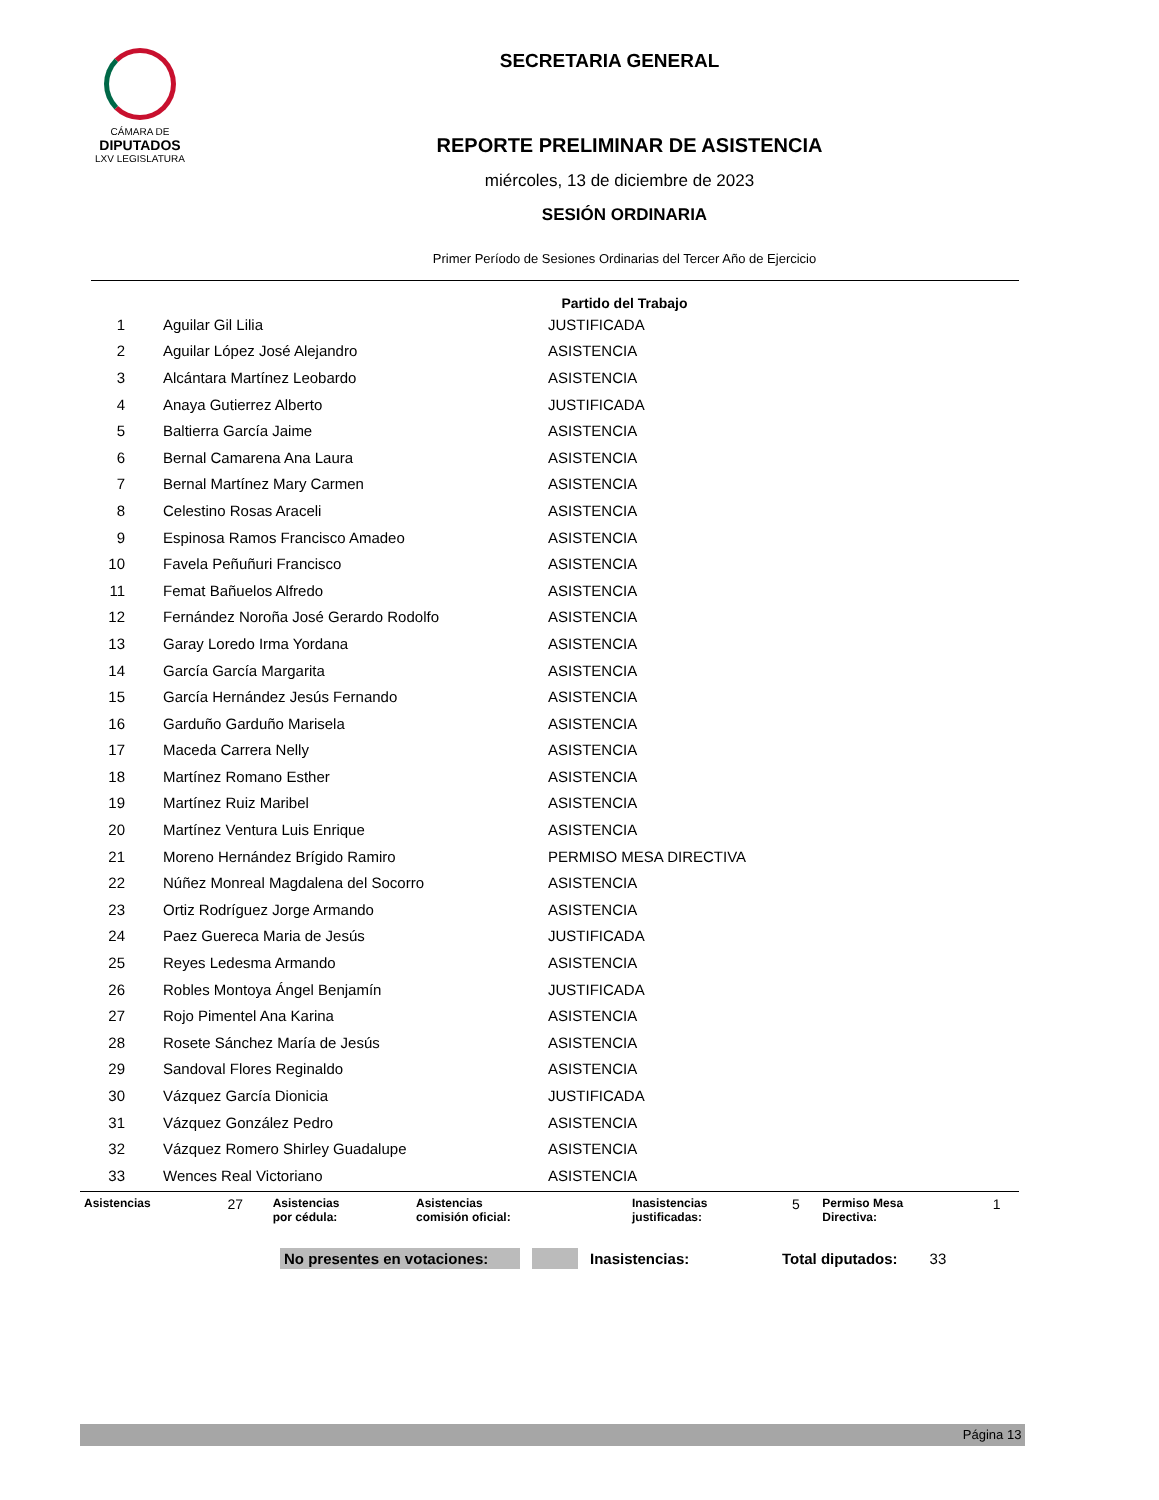CÁMARA DE
DIPUTADOS
LXV LEGISLATURA
SECRETARIA GENERAL
REPORTE PRELIMINAR DE ASISTENCIA
miércoles, 13 de diciembre de 2023
SESIÓN ORDINARIA
Primer Período de Sesiones Ordinarias del Tercer Año de Ejercicio
Partido del Trabajo
| 1 | Aguilar Gil Lilia | JUSTIFICADA |
| 2 | Aguilar López José Alejandro | ASISTENCIA |
| 3 | Alcántara Martínez Leobardo | ASISTENCIA |
| 4 | Anaya Gutierrez Alberto | JUSTIFICADA |
| 5 | Baltierra García Jaime | ASISTENCIA |
| 6 | Bernal Camarena Ana Laura | ASISTENCIA |
| 7 | Bernal Martínez Mary Carmen | ASISTENCIA |
| 8 | Celestino Rosas Araceli | ASISTENCIA |
| 9 | Espinosa Ramos Francisco Amadeo | ASISTENCIA |
| 10 | Favela Peñuñuri Francisco | ASISTENCIA |
| 11 | Femat Bañuelos Alfredo | ASISTENCIA |
| 12 | Fernández Noroña José Gerardo Rodolfo | ASISTENCIA |
| 13 | Garay Loredo Irma Yordana | ASISTENCIA |
| 14 | García García Margarita | ASISTENCIA |
| 15 | García Hernández Jesús Fernando | ASISTENCIA |
| 16 | Garduño Garduño Marisela | ASISTENCIA |
| 17 | Maceda Carrera Nelly | ASISTENCIA |
| 18 | Martínez Romano Esther | ASISTENCIA |
| 19 | Martínez Ruiz Maribel | ASISTENCIA |
| 20 | Martínez Ventura Luis Enrique | ASISTENCIA |
| 21 | Moreno Hernández Brígido Ramiro | PERMISO MESA DIRECTIVA |
| 22 | Núñez Monreal Magdalena del Socorro | ASISTENCIA |
| 23 | Ortiz Rodríguez Jorge Armando | ASISTENCIA |
| 24 | Paez Guereca Maria de Jesús | JUSTIFICADA |
| 25 | Reyes Ledesma Armando | ASISTENCIA |
| 26 | Robles Montoya Ángel Benjamín | JUSTIFICADA |
| 27 | Rojo Pimentel Ana Karina | ASISTENCIA |
| 28 | Rosete Sánchez María de Jesús | ASISTENCIA |
| 29 | Sandoval Flores Reginaldo | ASISTENCIA |
| 30 | Vázquez García Dionicia | JUSTIFICADA |
| 31 | Vázquez González Pedro | ASISTENCIA |
| 32 | Vázquez Romero Shirley Guadalupe | ASISTENCIA |
| 33 | Wences Real Victoriano | ASISTENCIA |
| Asistencias | 27 | Asistencias por cédula: | Asistencias comisión oficial: | | Inasistencias justificadas: | 5 | Permiso Mesa Directiva: | 1 |
No presentes en votaciones: Inasistencias: Total diputados: 33
Página 13